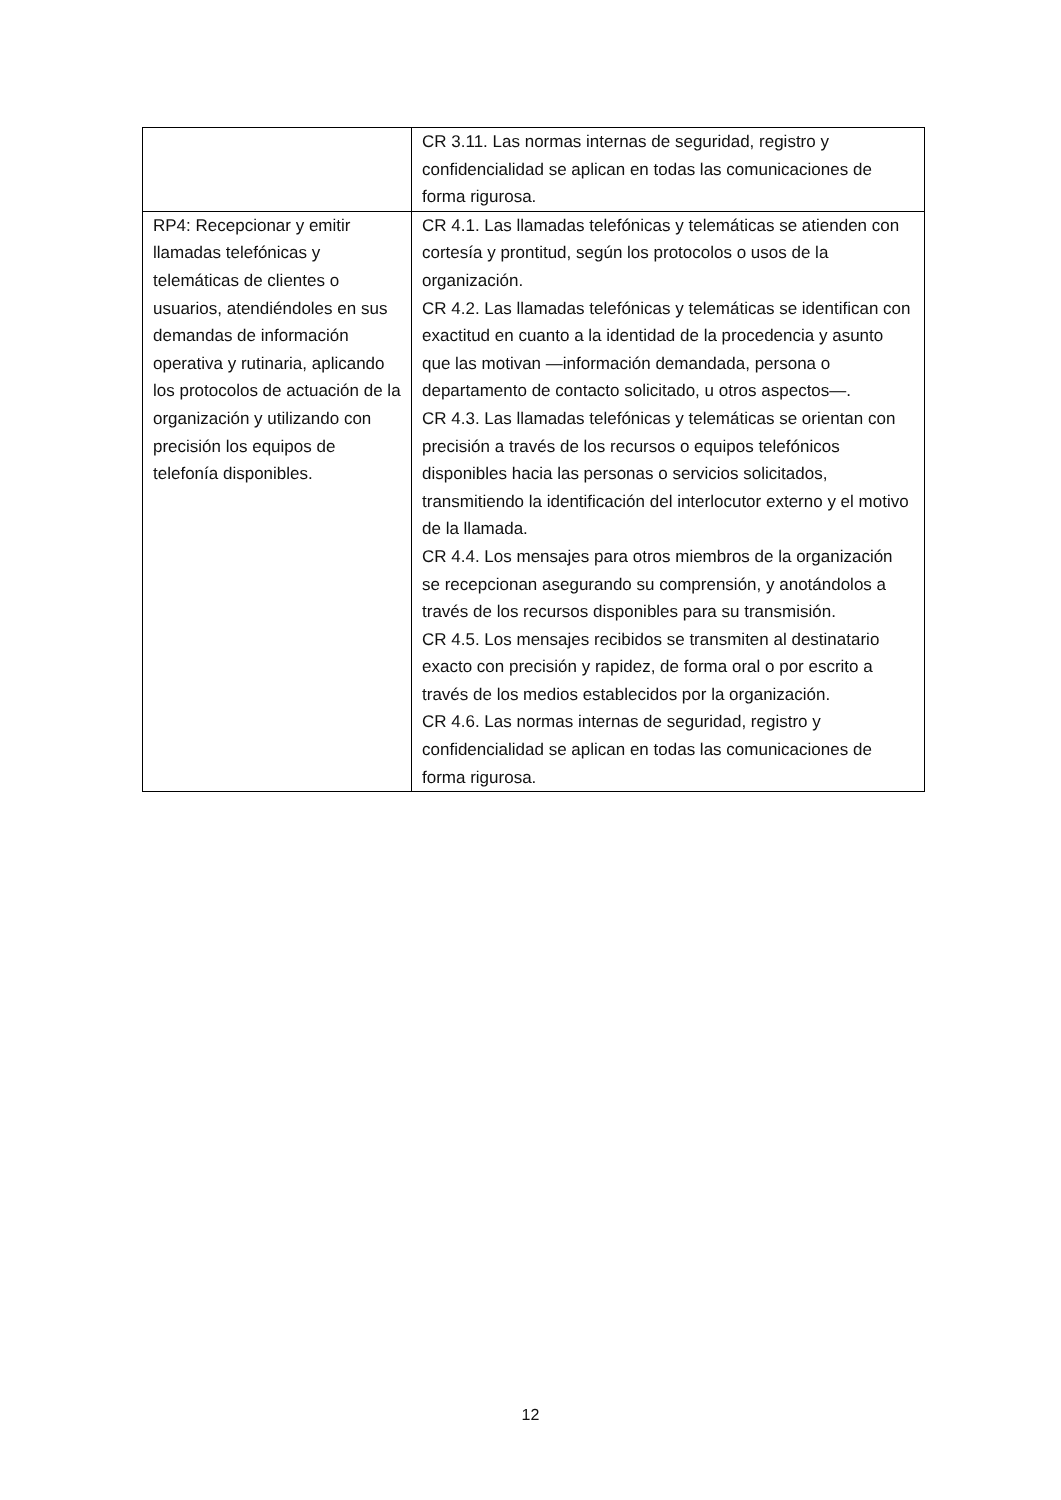| | CR 3.11. Las normas internas de seguridad, registro y confidencialidad se aplican en todas las comunicaciones de forma rigurosa. |
| RP4: Recepcionar y emitir llamadas telefónicas y telemáticas de clientes o usuarios, atendiéndoles en sus demandas de información operativa y rutinaria, aplicando los protocolos de actuación de la organización y utilizando con precisión los equipos de telefonía disponibles. | CR 4.1. Las llamadas telefónicas y telemáticas se atienden con cortesía y prontitud, según los protocolos o usos de la organización. CR 4.2. Las llamadas telefónicas y telemáticas se identifican con exactitud en cuanto a la identidad de la procedencia y asunto que las motivan —información demandada, persona o departamento de contacto solicitado, u otros aspectos—. CR 4.3. Las llamadas telefónicas y telemáticas se orientan con precisión a través de los recursos o equipos telefónicos disponibles hacia las personas o servicios solicitados, transmitiendo la identificación del interlocutor externo y el motivo de la llamada. CR 4.4. Los mensajes para otros miembros de la organización se recepcionan asegurando su comprensión, y anotándolos a través de los recursos disponibles para su transmisión. CR 4.5. Los mensajes recibidos se transmiten al destinatario exacto con precisión y rapidez, de forma oral o por escrito a través de los medios establecidos por la organización. CR 4.6. Las normas internas de seguridad, registro y confidencialidad se aplican en todas las comunicaciones de forma rigurosa. |
12